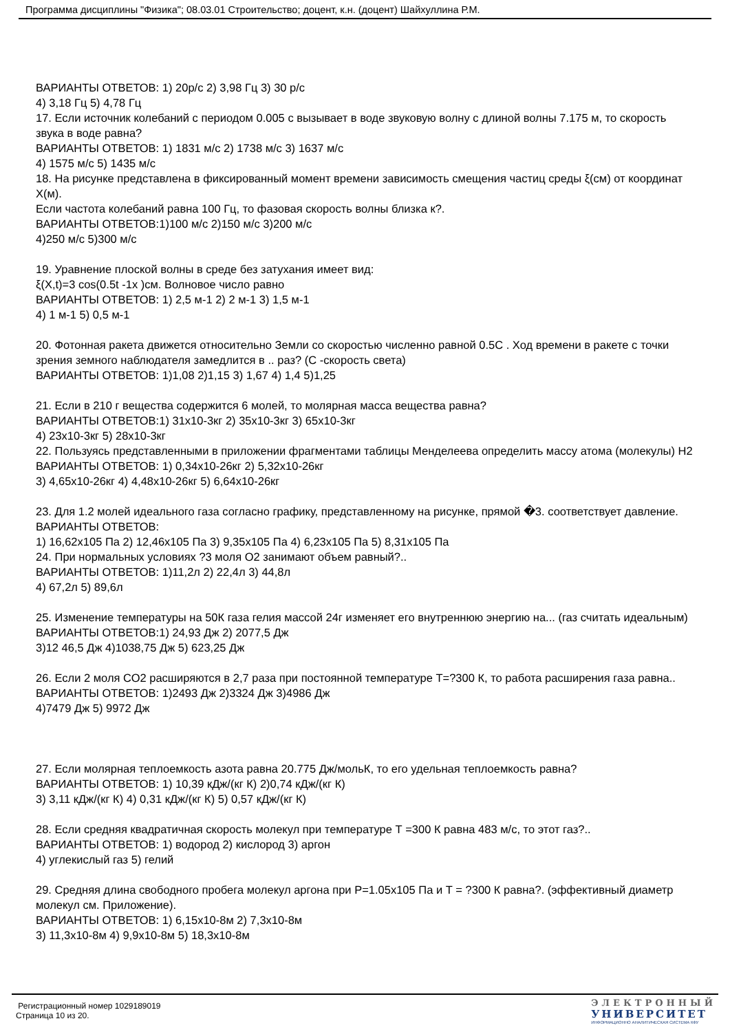Программа дисциплины "Физика"; 08.03.01 Строительство; доцент, к.н. (доцент) Шайхуллина Р.М.
ВАРИАНТЫ ОТВЕТОВ: 1) 20р/с 2) 3,98 Гц 3) 30 р/с
4) 3,18 Гц 5) 4,78 Гц
17. Если источник колебаний с периодом 0.005 с вызывает в воде звуковую волну с длиной волны 7.175 м, то скорость звука в воде равна?
ВАРИАНТЫ ОТВЕТОВ: 1) 1831 м/с 2) 1738 м/с 3) 1637 м/с
4) 1575 м/с 5) 1435 м/с
18. На рисунке представлена в фиксированный момент времени зависимость смещения частиц среды ξ(см) от координат Х(м).
Если частота колебаний равна 100 Гц, то фазовая скорость волны близка к?.
ВАРИАНТЫ ОТВЕТОВ:1)100 м/с 2)150 м/с 3)200 м/с
4)250 м/с 5)300 м/с
19. Уравнение плоской волны в среде без затухания имеет вид:
ξ(X,t)=3 cos(0.5t -1x )см. Волновое число равно
ВАРИАНТЫ ОТВЕТОВ: 1) 2,5 м-1 2) 2 м-1 3) 1,5 м-1
4) 1 м-1 5) 0,5 м-1
20. Фотонная ракета движется относительно Земли со скоростью численно равной 0.5С . Ход времени в ракете с точки зрения земного наблюдателя замедлится в .. раз? (С -скорость света)
ВАРИАНТЫ ОТВЕТОВ: 1)1,08 2)1,15 3) 1,67 4) 1,4 5)1,25
21. Если в 210 г вещества содержится 6 молей, то молярная масса вещества равна?
ВАРИАНТЫ ОТВЕТОВ:1) 31x10-3кг 2) 35x10-3кг 3) 65x10-3кг
4) 23x10-3кг 5) 28x10-3кг
22. Пользуясь представленными в приложении фрагментами таблицы Менделеева определить массу атома (молекулы) Н2
ВАРИАНТЫ ОТВЕТОВ: 1) 0,34x10-26кг 2) 5,32x10-26кг
3) 4,65x10-26кг 4) 4,48x10-26кг 5) 6,64x10-26кг
23. Для 1.2 молей идеального газа согласно графику, представленному на рисунке, прямой �3. соответствует давление.
ВАРИАНТЫ ОТВЕТОВ:
1) 16,62x105 Па 2) 12,46x105 Па 3) 9,35x105 Па 4) 6,23x105 Па 5) 8,31x105 Па
24. При нормальных условиях ?3 моля О2 занимают объем равный?..
ВАРИАНТЫ ОТВЕТОВ: 1)11,2л 2) 22,4л 3) 44,8л
4) 67,2л 5) 89,6л
25. Изменение температуры на 50К газа гелия массой 24г изменяет его внутреннюю энергию на... (газ считать идеальным)
ВАРИАНТЫ ОТВЕТОВ:1) 24,93 Дж 2) 2077,5 Дж
3)12 46,5 Дж 4)1038,75 Дж 5) 623,25 Дж
26. Если 2 моля СО2 расширяются в 2,7 раза при постоянной температуре Т=?300 К, то работа расширения газа равна..
ВАРИАНТЫ ОТВЕТОВ: 1)2493 Дж 2)3324 Дж 3)4986 Дж
4)7479 Дж 5) 9972 Дж
27. Если молярная теплоемкость азота равна 20.775 Дж/мольК, то его удельная теплоемкость равна?
ВАРИАНТЫ ОТВЕТОВ: 1) 10,39 кДж/(кг К) 2)0,74 кДж/(кг К)
3) 3,11 кДж/(кг К) 4) 0,31 кДж/(кг К) 5) 0,57 кДж/(кг К)
28. Если средняя квадратичная скорость молекул при температуре Т =300 К равна 483 м/с, то этот газ?..
ВАРИАНТЫ ОТВЕТОВ: 1) водород 2) кислород 3) аргон
4) углекислый газ 5) гелий
29. Средняя длина свободного пробега молекул аргона при Р=1.05x105 Па и Т = ?300 К равна?. (эффективный диаметр молекул см. Приложение).
ВАРИАНТЫ ОТВЕТОВ: 1) 6,15x10-8м 2) 7,3x10-8м
3) 11,3x10-8м 4) 9,9x10-8м 5) 18,3x10-8м
Регистрационный номер 1029189019
Страница 10 из 20.
ЭЛЕКТРОННЫЙ
УНИВЕРСИТЕТ
ИНФОРМАЦИОННО АНАЛИТИЧЕСКАЯ СИСТЕМА КФУ